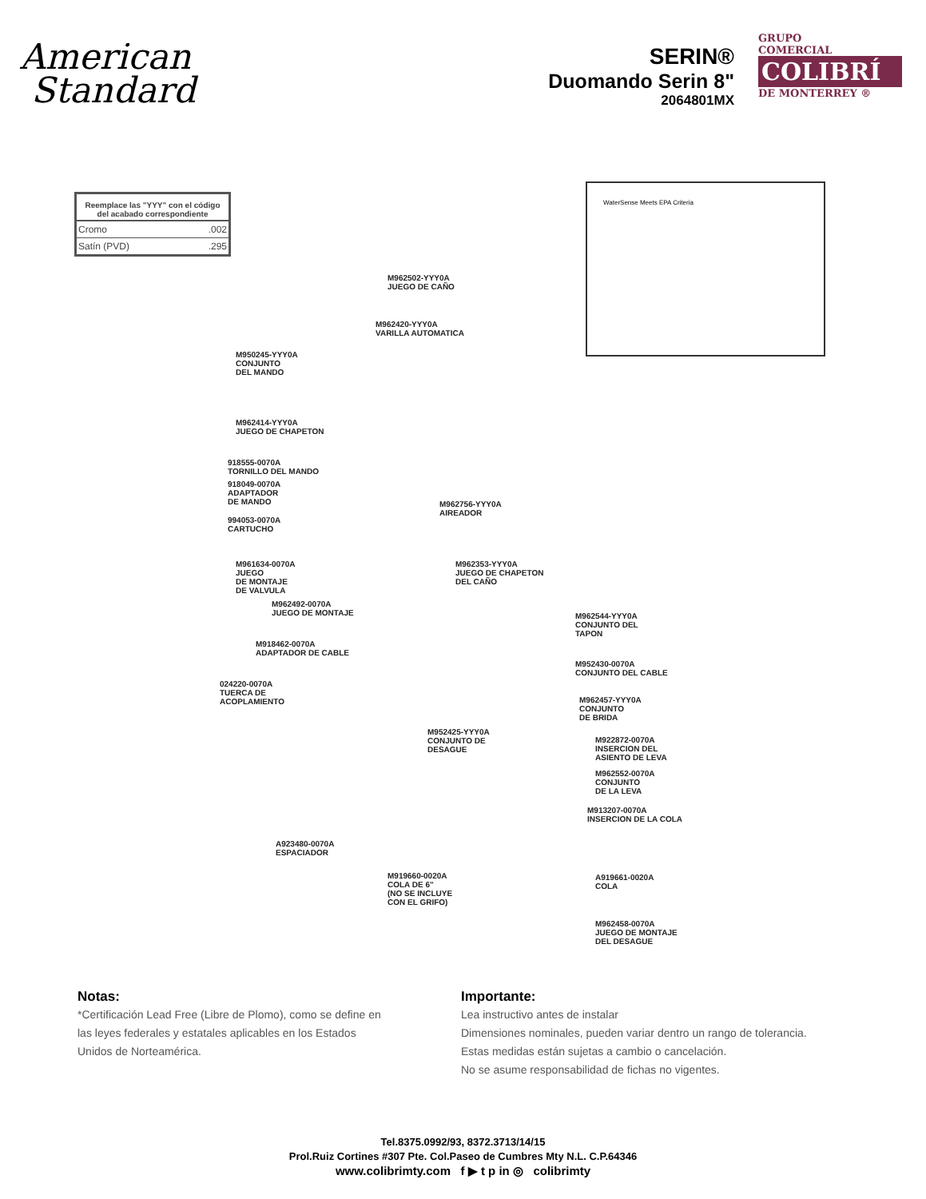American
Standard
SERIN®
Duomando Serin 8"
2064801MX
GRUPO
COMERCIAL
COLIBRÍ
DE MONTERREY ®
| Reemplace las "YYY" con el código del acabado correspondiente | |
| --- | --- |
| Cromo | .002 |
| Satín (PVD) | .295 |
WaterSense Meets EPA Criteria
M962502-YYY0A
JUEGO DE CAÑO
M962420-YYY0A
VARILLA AUTOMATICA
M950245-YYY0A
CONJUNTO
DEL MANDO
M962414-YYY0A
JUEGO DE CHAPETON
918555-0070A
TORNILLO DEL MANDO
918049-0070A
ADAPTADOR
DE MANDO
994053-0070A
CARTUCHO
M961634-0070A
JUEGO
DE MONTAJE
DE VALVULA
M962756-YYY0A
AIREADOR
M962353-YYY0A
JUEGO DE CHAPETON
DEL CAÑO
M962492-0070A
JUEGO DE MONTAJE
M918462-0070A
ADAPTADOR DE CABLE
024220-0070A
TUERCA DE
ACOPLAMIENTO
M962544-YYY0A
CONJUNTO DEL
TAPON
M952430-0070A
CONJUNTO DEL CABLE
M962457-YYY0A
CONJUNTO
DE BRIDA
M952425-YYY0A
CONJUNTO DE
DESAGUE
M922872-0070A
INSERCION DEL
ASIENTO DE LEVA
M962552-0070A
CONJUNTO
DE LA LEVA
M913207-0070A
INSERCION DE LA COLA
A923480-0070A
ESPACIADOR
M919660-0020A
COLA DE 6"
(NO SE INCLUYE
CON EL GRIFO)
A919661-0020A
COLA
M962458-0070A
JUEGO DE MONTAJE
DEL DESAGUE
Notas:
*Certificación Lead Free (Libre de Plomo), como se define en las leyes federales y estatales aplicables en los Estados Unidos de Norteamérica.
Importante:
Lea instructivo antes de instalar
Dimensiones nominales, pueden variar dentro un rango de tolerancia.
Estas medidas están sujetas a cambio o cancelación.
No se asume responsabilidad de fichas no vigentes.
Tel.8375.0992/93, 8372.3713/14/15
Prol.Ruiz Cortines #307 Pte. Col.Paseo de Cumbres Mty N.L. C.P.64346
www.colibrimty.com f ▶ t p in ◎ colibrimty